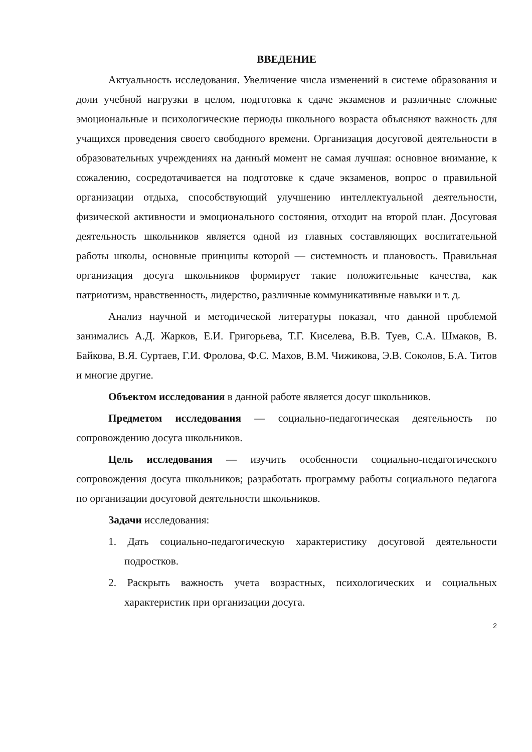ВВЕДЕНИЕ
Актуальность исследования. Увеличение числа изменений в системе образования и доли учебной нагрузки в целом, подготовка к сдаче экзаменов и различные сложные эмоциональные и психологические периоды школьного возраста объясняют важность для учащихся проведения своего свободного времени. Организация досуговой деятельности в образовательных учреждениях на данный момент не самая лучшая: основное внимание, к сожалению, сосредотачивается на подготовке к сдаче экзаменов, вопрос о правильной организации отдыха, способствующий улучшению интеллектуальной деятельности, физической активности и эмоционального состояния, отходит на второй план. Досуговая деятельность школьников является одной из главных составляющих воспитательной работы школы, основные принципы которой — системность и плановость. Правильная организация досуга школьников формирует такие положительные качества, как патриотизм, нравственность, лидерство, различные коммуникативные навыки и т. д.
Анализ научной и методической литературы показал, что данной проблемой занимались А.Д. Жарков, Е.И. Григорьева, Т.Г. Киселева, В.В. Туев, С.А. Шмаков, В. Байкова, В.Я. Суртаев, Г.И. Фролова, Ф.С. Махов, В.М. Чижикова, Э.В. Соколов, Б.А. Титов и многие другие.
Объектом исследования в данной работе является досуг школьников.
Предметом исследования — социально-педагогическая деятельность по сопровождению досуга школьников.
Цель исследования — изучить особенности социально-педагогического сопровождения досуга школьников; разработать программу работы социального педагога по организации досуговой деятельности школьников.
Задачи исследования:
1. Дать социально-педагогическую характеристику досуговой деятельности подростков.
2. Раскрыть важность учета возрастных, психологических и социальных характеристик при организации досуга.
2